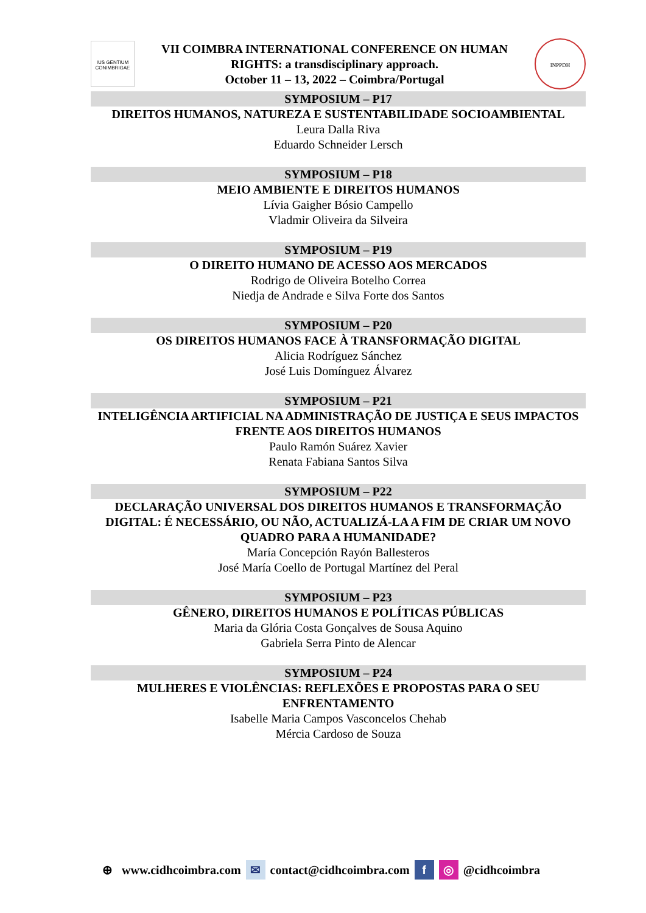IUS GENTIUM CONIMBRIGAE
VII COIMBRA INTERNATIONAL CONFERENCE ON HUMAN
RIGHTS: a transdisciplinary approach.
October 11 – 13, 2022 – Coimbra/Portugal
INPPDH
SYMPOSIUM – P17
DIREITOS HUMANOS, NATUREZA E SUSTENTABILIDADE SOCIOAMBIENTAL
Leura Dalla Riva
Eduardo Schneider Lersch
SYMPOSIUM – P18
MEIO AMBIENTE E DIREITOS HUMANOS
Lívia Gaigher Bósio Campello
Vladmir Oliveira da Silveira
SYMPOSIUM – P19
O DIREITO HUMANO DE ACESSO AOS MERCADOS
Rodrigo de Oliveira Botelho Correa
Niedja de Andrade e Silva Forte dos Santos
SYMPOSIUM – P20
OS DIREITOS HUMANOS FACE À TRANSFORMAÇÃO DIGITAL
Alicia Rodríguez Sánchez
José Luis Domínguez Álvarez
SYMPOSIUM – P21
INTELIGÊNCIA ARTIFICIAL NA ADMINISTRAÇÃO DE JUSTIÇA E SEUS IMPACTOS FRENTE AOS DIREITOS HUMANOS
Paulo Ramón Suárez Xavier
Renata Fabiana Santos Silva
SYMPOSIUM – P22
DECLARAÇÃO UNIVERSAL DOS DIREITOS HUMANOS E TRANSFORMAÇÃO DIGITAL: É NECESSÁRIO, OU NÃO, ACTUALIZÁ-LA A FIM DE CRIAR UM NOVO QUADRO PARA A HUMANIDADE?
María Concepción Rayón Ballesteros
José María Coello de Portugal Martínez del Peral
SYMPOSIUM – P23
GÊNERO, DIREITOS HUMANOS E POLÍTICAS PÚBLICAS
Maria da Glória Costa Gonçalves de Sousa Aquino
Gabriela Serra Pinto de Alencar
SYMPOSIUM – P24
MULHERES E VIOLÊNCIAS: REFLEXÕES E PROPOSTAS PARA O SEU ENFRENTAMENTO
Isabelle Maria Campos Vasconcelos Chehab
Mércia Cardoso de Souza
⊕ www.cidhcoimbra.com ✉ contact@cidhcoimbra.com f ◎ @cidhcoimbra